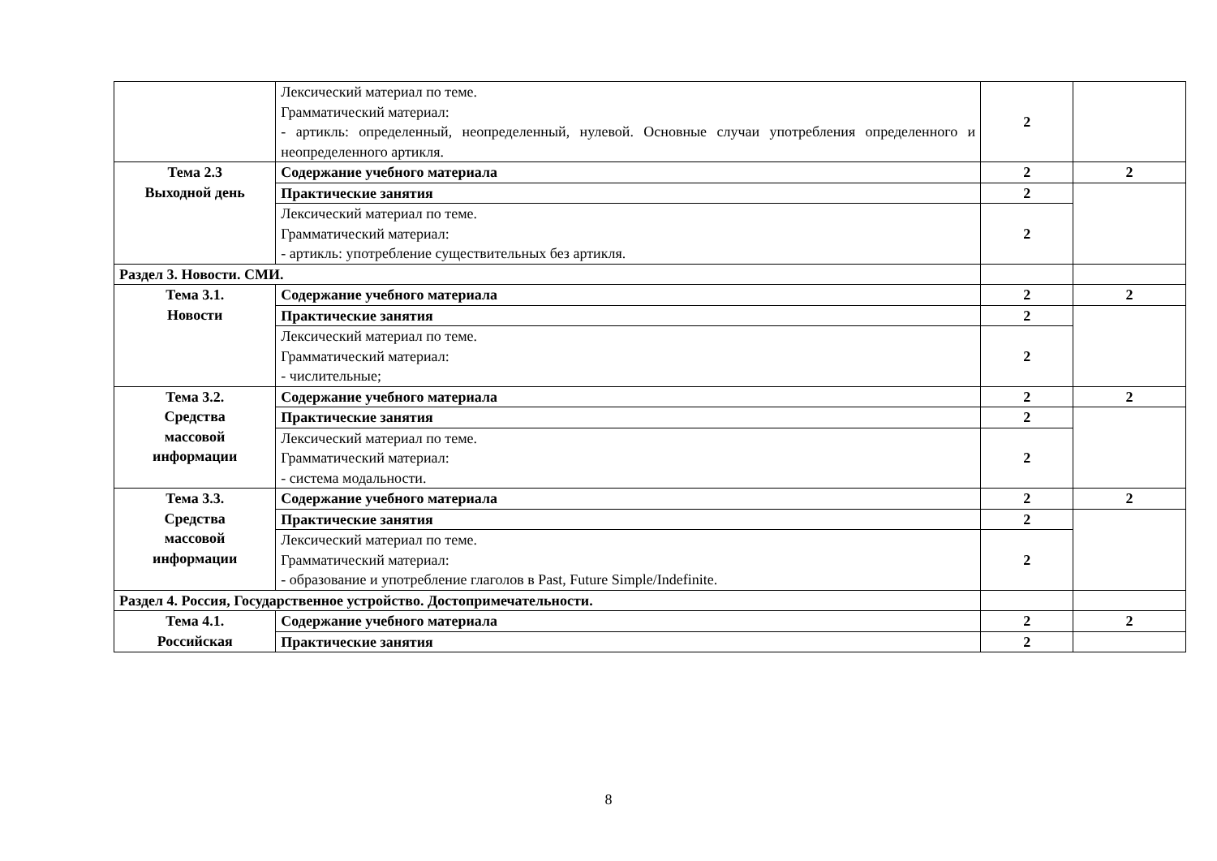| | Лексический материал по теме. Грамматический материал: - артикль: определенный, неопределенный, нулевой. Основные случаи употребления определенного и неопределенного артикля. | 2 | |
| Тема 2.3 Выходной день | Содержание учебного материала | 2 | 2 |
| | Практические занятия | 2 | |
| | Лексический материал по теме. Грамматический материал: - артикль: употребление существительных без артикля. | 2 | |
| Раздел 3. Новости. СМИ. | | | |
| Тема 3.1. Новости | Содержание учебного материала | 2 | 2 |
| | Практические занятия | 2 | |
| | Лексический материал по теме. Грамматический материал: - числительные; | 2 | |
| Тема 3.2. Средства массовой информации | Содержание учебного материала | 2 | 2 |
| | Практические занятия | 2 | |
| | Лексический материал по теме. Грамматический материал: - система модальности. | 2 | |
| Тема 3.3. Средства массовой информации | Содержание учебного материала | 2 | 2 |
| | Практические занятия | 2 | |
| | Лексический материал по теме. Грамматический материал: - образование и употребление глаголов в Past, Future Simple/Indefinite. | 2 | |
| Раздел 4. Россия, Государственное устройство. Достопримечательности. | | | |
| Тема 4.1. Российская | Содержание учебного материала | 2 | 2 |
| | Практические занятия | 2 | |
8